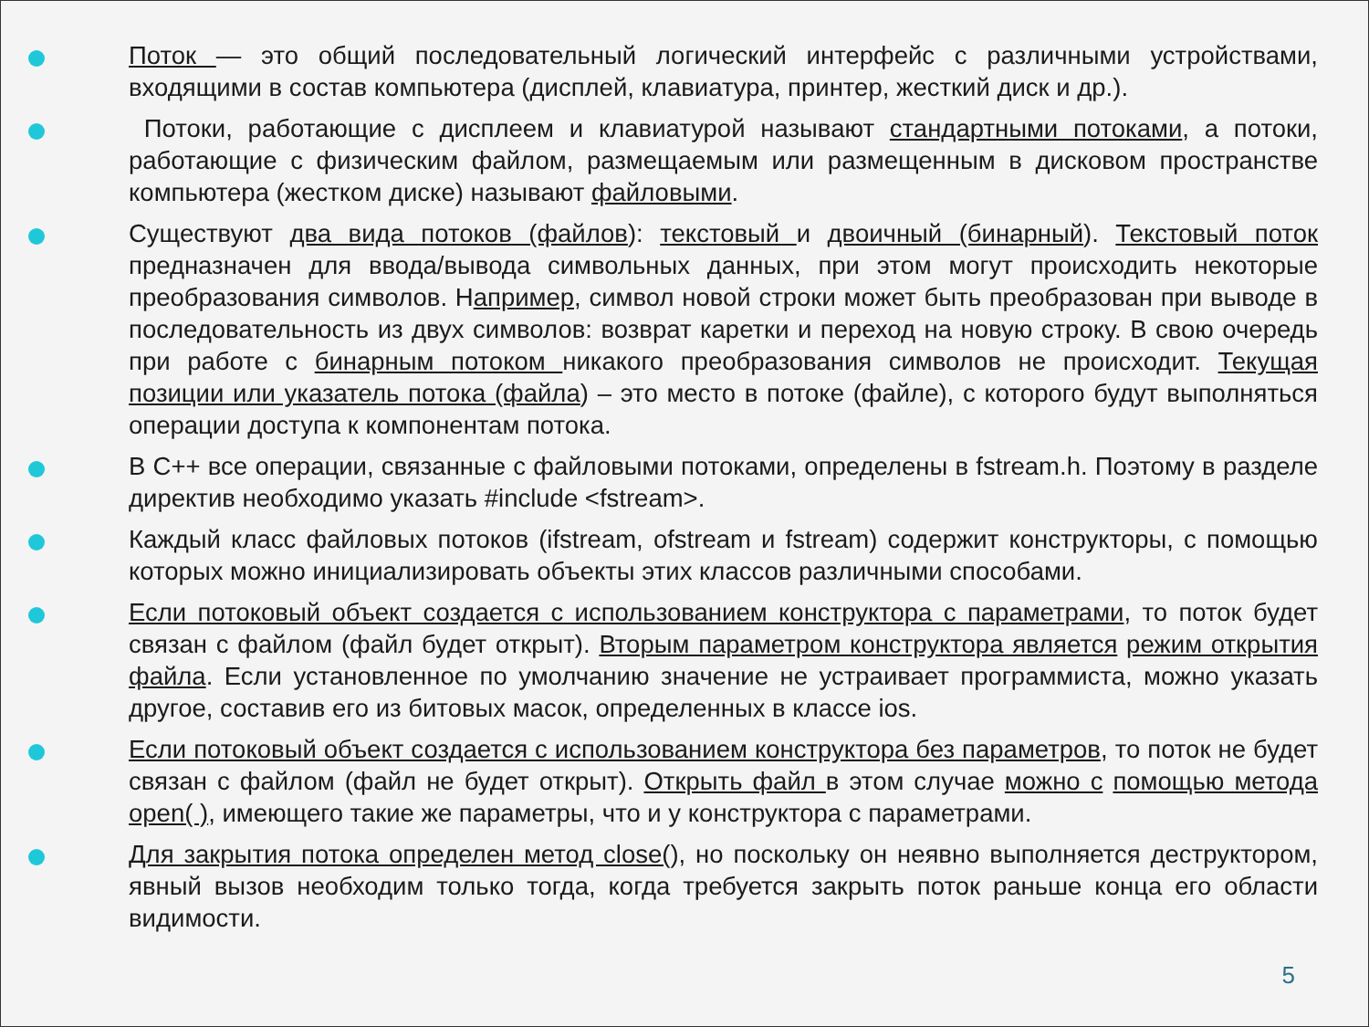Поток — это общий последовательный логический интерфейс с различными устройствами, входящими в состав компьютера (дисплей, клавиатура, принтер, жесткий диск и др.).
Потоки, работающие с дисплеем и клавиатурой называют стандартными потоками, а потоки, работающие с физическим файлом, размещаемым или размещенным в дисковом пространстве компьютера (жестком диске) называют файловыми.
Существуют два вида потоков (файлов): текстовый и двоичный (бинарный). Текстовый поток предназначен для ввода/вывода символьных данных, при этом могут происходить некоторые преобразования символов. Например, символ новой строки может быть преобразован при выводе в последовательность из двух символов: возврат каретки и переход на новую строку. В свою очередь при работе с бинарным потоком никакого преобразования символов не происходит. Текущая позиции или указатель потока (файла) – это место в потоке (файле), с которого будут выполняться операции доступа к компонентам потока.
В С++ все операции, связанные с файловыми потоками, определены в fstream.h. Поэтому в разделе директив необходимо указать #include <fstream>.
Каждый класс файловых потоков (ifstream, ofstream и fstream) содержит конструкторы, с помощью которых можно инициализировать объекты этих классов различными способами.
Если потоковый объект создается с использованием конструктора с параметрами, то поток будет связан с файлом (файл будет открыт). Вторым параметром конструктора является режим открытия файла. Если установленное по умолчанию значение не устраивает программиста, можно указать другое, составив его из битовых масок, определенных в классе ios.
Если потоковый объект создается с использованием конструктора без параметров, то поток не будет связан с файлом (файл не будет открыт). Открыть файл в этом случае можно с помощью метода open( ), имеющего такие же параметры, что и у конструктора с параметрами.
Для закрытия потока определен метод close(), но поскольку он неявно выполняется деструктором, явный вызов необходим только тогда, когда требуется закрыть поток раньше конца его области видимости.
5